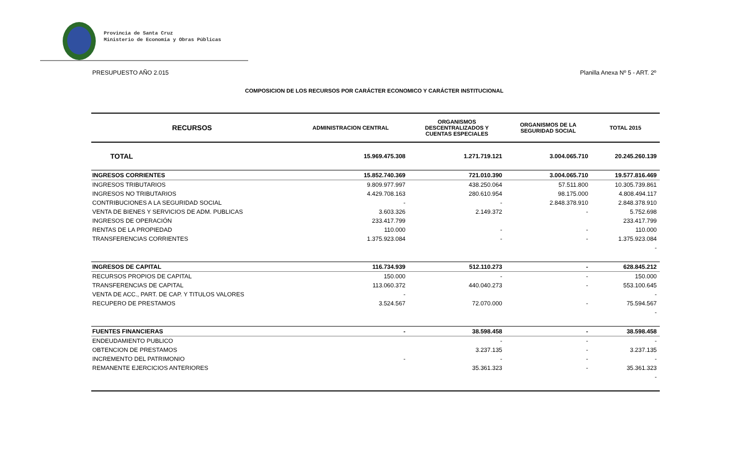Provincia de Santa Cruz
Ministerio de Economía y Obras Públicas
PRESUPUESTO AÑO 2.015 Planilla Anexa Nº 5 - ART. 2º
COMPOSICION DE LOS RECURSOS POR CARÁCTER ECONOMICO Y CARÁCTER INSTITUCIONAL
| RECURSOS | ADMINISTRACION CENTRAL | ORGANISMOS DESCENTRALIZADOS Y CUENTAS ESPECIALES | ORGANISMOS DE LA SEGURIDAD SOCIAL | TOTAL 2015 |
| --- | --- | --- | --- | --- |
| TOTAL | 15.969.475.308 | 1.271.719.121 | 3.004.065.710 | 20.245.260.139 |
| INGRESOS CORRIENTES | 15.852.740.369 | 721.010.390 | 3.004.065.710 | 19.577.816.469 |
| INGRESOS TRIBUTARIOS | 9.809.977.997 | 438.250.064 | 57.511.800 | 10.305.739.861 |
| INGRESOS NO TRIBUTARIOS | 4.429.708.163 | 280.610.954 | 98.175.000 | 4.808.494.117 |
| CONTRIBUCIONES A LA SEGURIDAD SOCIAL | - | - | 2.848.378.910 | 2.848.378.910 |
| VENTA DE BIENES Y SERVICIOS DE ADM. PUBLICAS | 3.603.326 | 2.149.372 | - | 5.752.698 |
| INGRESOS DE OPERACIÓN | 233.417.799 | | | 233.417.799 |
| RENTAS DE LA PROPIEDAD | 110.000 | - | - | 110.000 |
| TRANSFERENCIAS CORRIENTES | 1.375.923.084 | - | - | 1.375.923.084 |
| | | | | - |
| INGRESOS DE CAPITAL | 116.734.939 | 512.110.273 | - | 628.845.212 |
| RECURSOS PROPIOS DE CAPITAL | 150.000 | - | - | 150.000 |
| TRANSFERENCIAS DE CAPITAL | 113.060.372 | 440.040.273 | - | 553.100.645 |
| VENTA DE ACC., PART. DE CAP. Y TITULOS VALORES | - | | | - |
| RECUPERO DE PRESTAMOS | 3.524.567 | 72.070.000 | - | 75.594.567 |
| | | | | - |
| FUENTES FINANCIERAS | - | 38.598.458 | - | 38.598.458 |
| ENDEUDAMIENTO PUBLICO | | - | - | - |
| OBTENCION DE PRESTAMOS | | 3.237.135 | - | 3.237.135 |
| INCREMENTO DEL PATRIMONIO | - | - | - | - |
| REMANENTE EJERCICIOS ANTERIORES | | 35.361.323 | - | 35.361.323 |
| | | | | - |